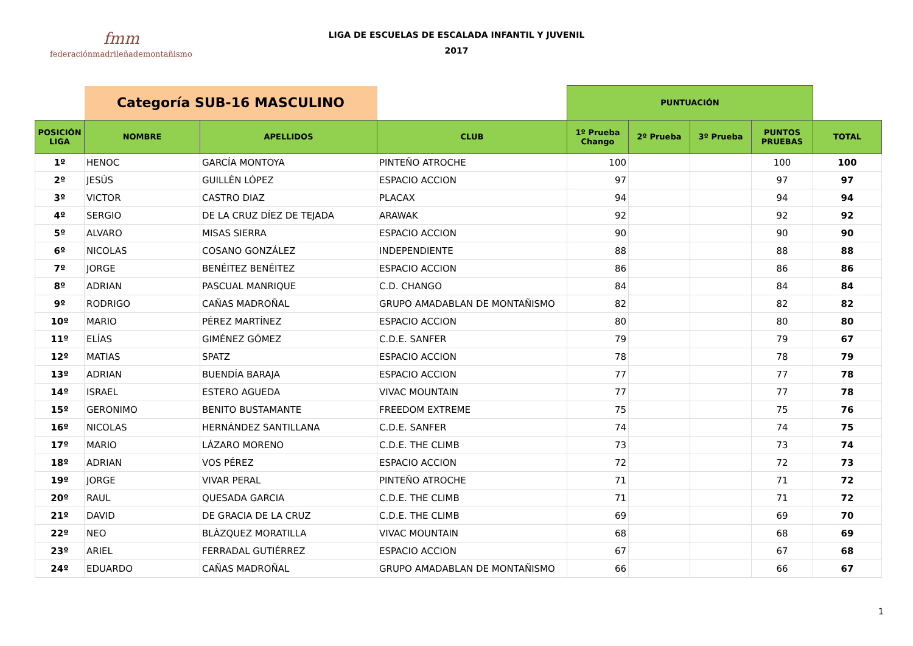fmm
federaciónmadrileñademontañismo
LIGA DE ESCUELAS DE ESCALADA INFANTIL Y JUVENIL
2017
| | Categoría SUB-16 MASCULINO | | | PUNTUACIÓN | | | | |
| --- | --- | --- | --- | --- | --- | --- | --- | --- |
| POSICIÓN LIGA | NOMBRE | APELLIDOS | CLUB | 1º Prueba Chango | 2º Prueba | 3º Prueba | PUNTOS PRUEBAS | TOTAL |
| 1º | HENOC | GARCÍA MONTOYA | PINTEÑO ATROCHE | 100 | | | 100 | 100 |
| 2º | JESÚS | GUILLÉN LÓPEZ | ESPACIO ACCION | 97 | | | 97 | 97 |
| 3º | VICTOR | CASTRO DIAZ | PLACAX | 94 | | | 94 | 94 |
| 4º | SERGIO | DE LA CRUZ DÍEZ DE TEJADA | ARAWAK | 92 | | | 92 | 92 |
| 5º | ALVARO | MISAS SIERRA | ESPACIO ACCION | 90 | | | 90 | 90 |
| 6º | NICOLAS | COSANO GONZÁLEZ | INDEPENDIENTE | 88 | | | 88 | 88 |
| 7º | JORGE | BENÉITEZ BENÉITEZ | ESPACIO ACCION | 86 | | | 86 | 86 |
| 8º | ADRIAN | PASCUAL MANRIQUE | C.D. CHANGO | 84 | | | 84 | 84 |
| 9º | RODRIGO | CAÑAS MADROÑAL | GRUPO AMADABLAN DE MONTAÑISMO | 82 | | | 82 | 82 |
| 10º | MARIO | PÉREZ MARTÍNEZ | ESPACIO ACCION | 80 | | | 80 | 80 |
| 11º | ELÍAS | GIMÉNEZ GÓMEZ | C.D.E. SANFER | 79 | | | 79 | 67 |
| 12º | MATIAS | SPATZ | ESPACIO ACCION | 78 | | | 78 | 79 |
| 13º | ADRIAN | BUENDÍA BARAJA | ESPACIO ACCION | 77 | | | 77 | 78 |
| 14º | ISRAEL | ESTERO AGUEDA | VIVAC MOUNTAIN | 77 | | | 77 | 78 |
| 15º | GERONIMO | BENITO BUSTAMANTE | FREEDOM EXTREME | 75 | | | 75 | 76 |
| 16º | NICOLAS | HERNÁNDEZ SANTILLANA | C.D.E. SANFER | 74 | | | 74 | 75 |
| 17º | MARIO | LÁZARO MORENO | C.D.E. THE CLIMB | 73 | | | 73 | 74 |
| 18º | ADRIAN | VOS PÉREZ | ESPACIO ACCION | 72 | | | 72 | 73 |
| 19º | JORGE | VIVAR PERAL | PINTEÑO ATROCHE | 71 | | | 71 | 72 |
| 20º | RAUL | QUESADA GARCIA | C.D.E. THE CLIMB | 71 | | | 71 | 72 |
| 21º | DAVID | DE GRACIA DE LA CRUZ | C.D.E. THE CLIMB | 69 | | | 69 | 70 |
| 22º | NEO | BLÀZQUEZ MORATILLA | VIVAC MOUNTAIN | 68 | | | 68 | 69 |
| 23º | ARIEL | FERRADAL GUTIÉRREZ | ESPACIO ACCION | 67 | | | 67 | 68 |
| 24º | EDUARDO | CAÑAS MADROÑAL | GRUPO AMADABLAN DE MONTAÑISMO | 66 | | | 66 | 67 |
1